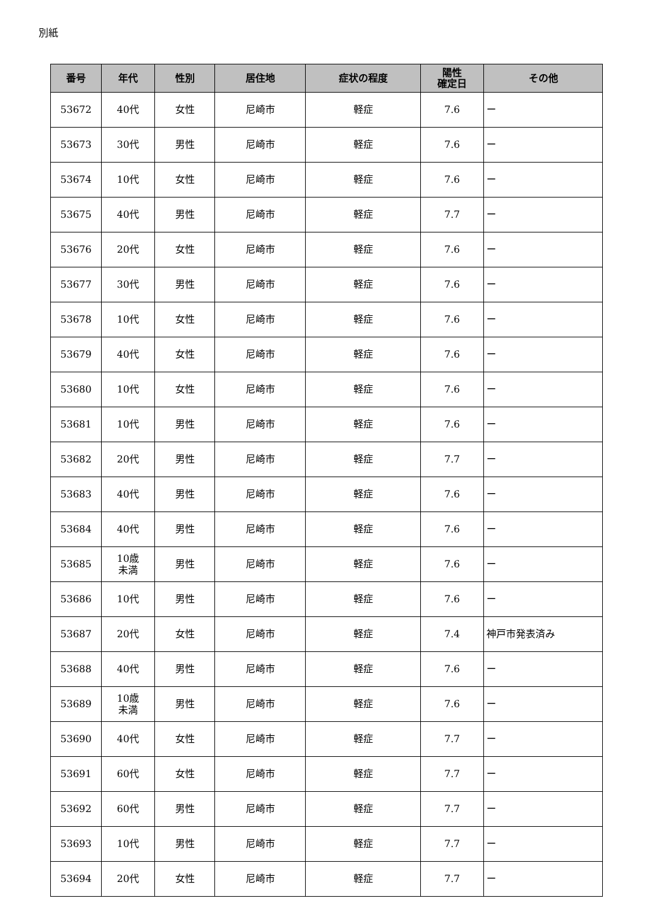別紙
| 番号 | 年代 | 性別 | 居住地 | 症状の程度 | 陽性 確定日 | その他 |
| --- | --- | --- | --- | --- | --- | --- |
| 53672 | 40代 | 女性 | 尼崎市 | 軽症 | 7.6 | ー |
| 53673 | 30代 | 男性 | 尼崎市 | 軽症 | 7.6 | ー |
| 53674 | 10代 | 女性 | 尼崎市 | 軽症 | 7.6 | ー |
| 53675 | 40代 | 男性 | 尼崎市 | 軽症 | 7.7 | ー |
| 53676 | 20代 | 女性 | 尼崎市 | 軽症 | 7.6 | ー |
| 53677 | 30代 | 男性 | 尼崎市 | 軽症 | 7.6 | ー |
| 53678 | 10代 | 女性 | 尼崎市 | 軽症 | 7.6 | ー |
| 53679 | 40代 | 女性 | 尼崎市 | 軽症 | 7.6 | ー |
| 53680 | 10代 | 女性 | 尼崎市 | 軽症 | 7.6 | ー |
| 53681 | 10代 | 男性 | 尼崎市 | 軽症 | 7.6 | ー |
| 53682 | 20代 | 男性 | 尼崎市 | 軽症 | 7.7 | ー |
| 53683 | 40代 | 男性 | 尼崎市 | 軽症 | 7.6 | ー |
| 53684 | 40代 | 男性 | 尼崎市 | 軽症 | 7.6 | ー |
| 53685 | 10歳 未満 | 男性 | 尼崎市 | 軽症 | 7.6 | ー |
| 53686 | 10代 | 男性 | 尼崎市 | 軽症 | 7.6 | ー |
| 53687 | 20代 | 女性 | 尼崎市 | 軽症 | 7.4 | 神戸市発表済み |
| 53688 | 40代 | 男性 | 尼崎市 | 軽症 | 7.6 | ー |
| 53689 | 10歳 未満 | 男性 | 尼崎市 | 軽症 | 7.6 | ー |
| 53690 | 40代 | 女性 | 尼崎市 | 軽症 | 7.7 | ー |
| 53691 | 60代 | 女性 | 尼崎市 | 軽症 | 7.7 | ー |
| 53692 | 60代 | 男性 | 尼崎市 | 軽症 | 7.7 | ー |
| 53693 | 10代 | 男性 | 尼崎市 | 軽症 | 7.7 | ー |
| 53694 | 20代 | 女性 | 尼崎市 | 軽症 | 7.7 | ー |